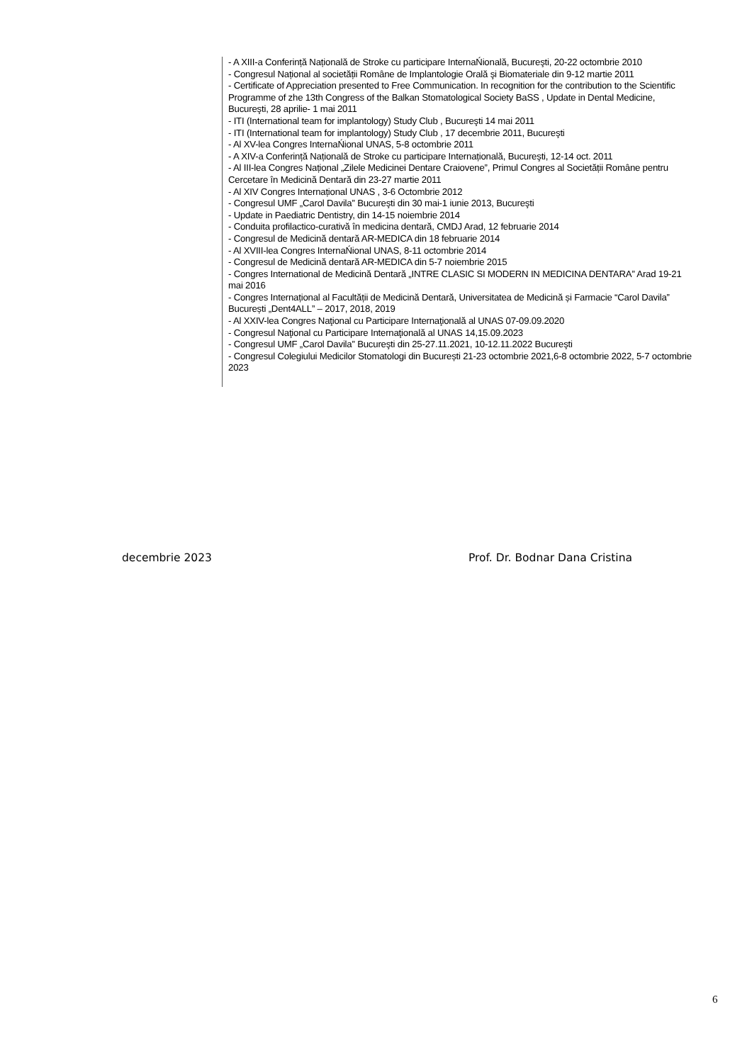- A XIII-a Conferință Națională de Stroke cu participare InternaŃională, Bucureşti, 20-22 octombrie 2010
- Congresul Național al societății Române de Implantologie Orală şi Biomateriale din 9-12 martie 2011
- Certificate of Appreciation presented to Free Communication. In recognition for the contribution to the Scientific Programme of zhe 13th Congress of the Balkan Stomatological Society BaSS , Update in Dental Medicine, Bucureşti, 28 aprilie- 1 mai 2011
- ITI (International team for implantology) Study Club , Bucureşti 14 mai 2011
- ITI (International team for implantology) Study Club , 17 decembrie 2011, Bucureşti
- Al XV-lea Congres InternaŃional UNAS, 5-8 octombrie 2011
- A XIV-a Conferință Națională de Stroke cu participare Internațională, Bucureşti, 12-14 oct. 2011
- Al III-lea Congres Național „Zilele Medicinei Dentare Craiovene”, Primul Congres al Societății Române pentru Cercetare în Medicină Dentară din 23-27 martie 2011
- Al XIV Congres Internațional UNAS , 3-6 Octombrie 2012
- Congresul UMF „Carol Davila” Bucureşti din 30 mai-1 iunie 2013, Bucureşti
- Update in Paediatric Dentistry, din 14-15 noiembrie 2014
- Conduita profilactico-curativă în medicina dentară, CMDJ Arad, 12 februarie 2014
- Congresul de Medicină dentară AR-MEDICA din 18 februarie 2014
- Al XVIII-lea Congres InternaŃional UNAS, 8-11 octombrie 2014
- Congresul de Medicină dentară AR-MEDICA din 5-7 noiembrie 2015
- Congres International de Medicină Dentară „INTRE CLASIC SI MODERN IN MEDICINA DENTARA” Arad 19-21 mai 2016
- Congres Internațional al Facultății de Medicină Dentară, Universitatea de Medicină și Farmacie “Carol Davila” București „Dent4ALL” – 2017, 2018, 2019
- Al XXIV-lea Congres Naţional cu Participare Internaţională al UNAS 07-09.09.2020
- Congresul Naţional cu Participare Internaţională al UNAS 14,15.09.2023
- Congresul UMF „Carol Davila” Bucureşti din 25-27.11.2021, 10-12.11.2022 Bucureşti
- Congresul Colegiului Medicilor Stomatologi din București 21-23 octombrie 2021,6-8 octombrie 2022, 5-7 octombrie 2023
decembrie 2023 Prof. Dr. Bodnar Dana Cristina
6